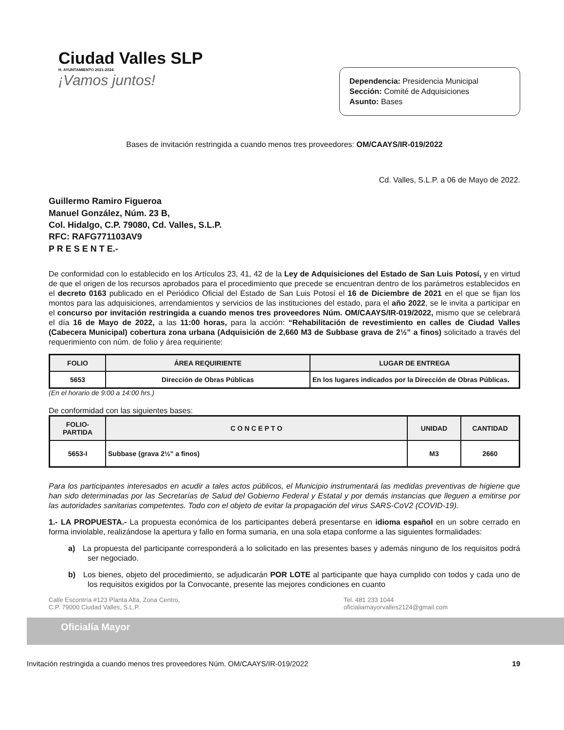Ciudad Valles SLP
H. AYUNTAMIENTO 2021-2024
¡Vamos juntos!
Dependencia: Presidencia Municipal
Sección: Comité de Adquisiciones
Asunto: Bases
Bases de invitación restringida a cuando menos tres proveedores: OM/CAAYS/IR-019/2022
Cd. Valles, S.L.P. a 06 de Mayo de 2022.
Guillermo Ramiro Figueroa
Manuel González, Núm. 23 B,
Col. Hidalgo, C.P. 79080, Cd. Valles, S.L.P.
RFC: RAFG771103AV9
P R E S E N T E.-
De conformidad con lo establecido en los Artículos 23, 41, 42 de la Ley de Adquisiciones del Estado de San Luis Potosí, y en virtud de que el origen de los recursos aprobados para el procedimiento que precede se encuentran dentro de los parámetros establecidos en el decreto 0163 publicado en el Periódico Oficial del Estado de San Luis Potosí el 16 de Diciembre de 2021 en el que se fijan los montos para las adquisiciones, arrendamientos y servicios de las instituciones del estado, para el año 2022, se le invita a participar en el concurso por invitación restringida a cuando menos tres proveedores Núm. OM/CAAYS/IR-019/2022, mismo que se celebrará el día 16 de Mayo de 2022, a las 11:00 horas, para la acción: “Rehabilitación de revestimiento en calles de Ciudad Valles (Cabecera Municipal) cobertura zona urbana (Adquisición de 2,660 M3 de Subbase grava de 2½” a finos) solicitado a través del requerimiento con núm. de folio y área requiriente:
| FOLIO | ÁREA REQUIRIENTE | LUGAR DE ENTREGA |
| --- | --- | --- |
| 5653 | Dirección de Obras Públicas | En los lugares indicados por la Dirección de Obras Públicas. |
(En el horario de 9:00 a 14:00 hrs.)
De conformidad con las siguientes bases:
| FOLIO-PARTIDA | C O N C E P T O | UNIDAD | CANTIDAD |
| --- | --- | --- | --- |
| 5653-I | Subbase (grava 2½” a finos) | M3 | 2660 |
Para los participantes interesados en acudir a tales actos públicos, el Municipio instrumentará las medidas preventivas de higiene que han sido determinadas por las Secretarías de Salud del Gobierno Federal y Estatal y por demás instancias que lleguen a emitirse por las autoridades sanitarias competentes. Todo con el objeto de evitar la propagación del virus SARS-CoV2 (COVID-19).
1.- LA PROPUESTA.- La propuesta económica de los participantes deberá presentarse en idioma español en un sobre cerrado en forma inviolable, realizándose la apertura y fallo en forma sumaria, en una sola etapa conforme a las siguientes formalidades:
a) La propuesta del participante corresponderá a lo solicitado en las presentes bases y además ninguno de los requisitos podrá ser negociado.
b) Los bienes, objeto del procedimiento, se adjudicarán POR LOTE al participante que haya cumplido con todos y cada uno de los requisitos exigidos por la Convocante, presente las mejores condiciones en cuanto
Calle Escontría #123 Planta Alta, Zona Centro,
C.P. 79000 Ciudad Valles, S.L.P. Tel. 481 233 1044
oficialiamayorvalles2124@gmail.com
Oficialía Mayor
Invitación restringida a cuando menos tres proveedores Núm. OM/CAAYS/IR-019/2022 19